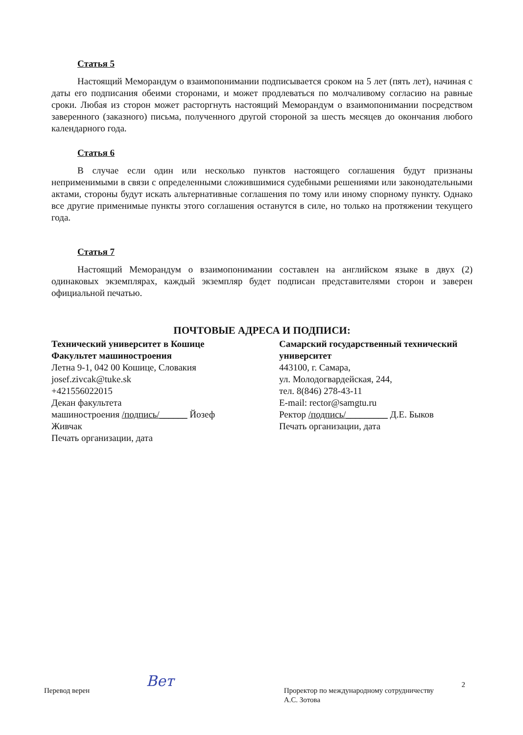Статья 5
Настоящий Меморандум о взаимопонимании подписывается сроком на 5 лет (пять лет), начиная с даты его подписания обеими сторонами, и может продлеваться по молчаливому согласию на равные сроки. Любая из сторон может расторгнуть настоящий Меморандум о взаимопонимании посредством заверенного (заказного) письма, полученного другой стороной за шесть месяцев до окончания любого календарного года.
Статья 6
В случае если один или несколько пунктов настоящего соглашения будут признаны неприменимыми в связи с определенными сложившимися судебными решениями или законодательными актами, стороны будут искать альтернативные соглашения по тому или иному спорному пункту. Однако все другие применимые пункты этого соглашения останутся в силе, но только на протяжении текущего года.
Статья 7
Настоящий Меморандум о взаимопонимании составлен на английском языке в двух (2) одинаковых экземплярах, каждый экземпляр будет подписан представителями сторон и заверен официальной печатью.
ПОЧТОВЫЕ АДРЕСА И ПОДПИСИ:
Технический университет в Кошице
Факультет машиностроения
Летна 9-1, 042 00 Кошице, Словакия
josef.zivcak@tuke.sk
+421556022015
Декан факультета
машиностроения /подпись/______ Йозеф Живчак
Печать организации, дата
Самарский государственный технический университет
443100, г. Самара,
ул. Молодогвардейская, 244,
тел. 8(846) 278-43-11
E-mail: rector@samgtu.ru
Ректор /подпись/_________ Д.Е. Быков
Печать организации, дата
Перевод верен
Вет
Проректор по международному сотрудничеству
А.С. Зотова
2